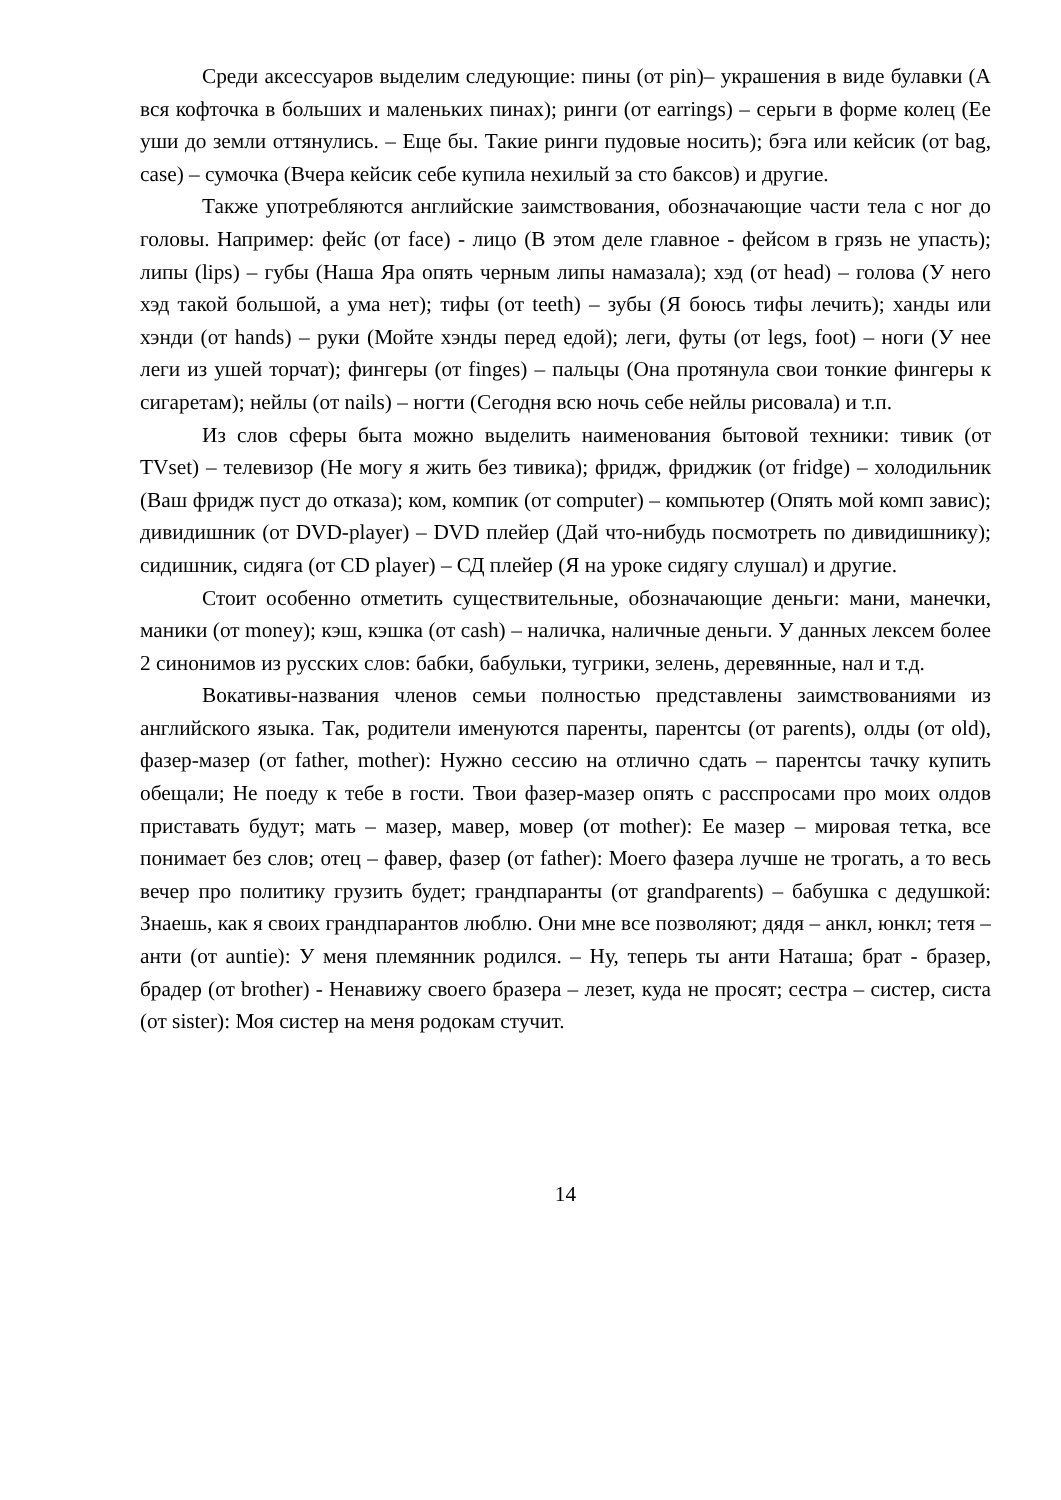Среди аксессуаров выделим следующие: пины (от pin)– украшения в виде булавки (А вся кофточка в больших и маленьких пинах); ринги (от earrings) – серьги в форме колец (Ее уши до земли оттянулись. – Еще бы. Такие ринги пудовые носить); бэга или кейсик (от bag, case) – сумочка (Вчера кейсик себе купила нехилый за сто баксов) и другие.
Также употребляются английские заимствования, обозначающие части тела с ног до головы. Например: фейс (от face) - лицо (В этом деле главное - фейсом в грязь не упасть); липы (lips) – губы (Наша Яра опять черным липы намазала); хэд (от head) – голова (У него хэд такой большой, а ума нет); тифы (от teeth) – зубы (Я боюсь тифы лечить); ханды или хэнди (от hands) – руки (Мойте хэнды перед едой); леги, футы (от legs, foot) – ноги (У нее леги из ушей торчат); фингеры (от finges) – пальцы (Она протянула свои тонкие фингеры к сигаретам); нейлы (от nails) – ногти (Сегодня всю ночь себе нейлы рисовала) и т.п.
Из слов сферы быта можно выделить наименования бытовой техники: тивик (от TVset) – телевизор (Не могу я жить без тивика); фридж, фриджик (от fridge) – холодильник (Ваш фридж пуст до отказа); ком, компик (от computer) – компьютер (Опять мой комп завис); дивидишник (от DVD-player) – DVD плейер (Дай что-нибудь посмотреть по дивидишнику); сидишник, сидяга (от CD player) – СД плейер (Я на уроке сидягу слушал) и другие.
Стоит особенно отметить существительные, обозначающие деньги: мани, манечки, маники (от money); кэш, кэшка (от cash) – наличка, наличные деньги. У данных лексем более 2 синонимов из русских слов: бабки, бабульки, тугрики, зелень, деревянные, нал и т.д.
Вокативы-названия членов семьи полностью представлены заимствованиями из английского языка. Так, родители именуются паренты, парентсы (от parents), олды (от old), фазер-мазер (от father, mother): Нужно сессию на отлично сдать – парентсы тачку купить обещали; Не поеду к тебе в гости. Твои фазер-мазер опять с расспросами про моих олдов приставать будут; мать – мазер, мавер, мовер (от mother): Ее мазер – мировая тетка, все понимает без слов; отец – фавер, фазер (от father): Моего фазера лучше не трогать, а то весь вечер про политику грузить будет; грандпаранты (от grandparents) – бабушка с дедушкой: Знаешь, как я своих грандпарантов люблю. Они мне все позволяют; дядя – анкл, юнкл; тетя – анти (от auntie): У меня племянник родился. – Ну, теперь ты анти Наташа; брат - бразер, брадер (от brother) - Ненавижу своего бразера – лезет, куда не просят; сестра – систер, систа (от sister): Моя систер на меня родокам стучит.
14